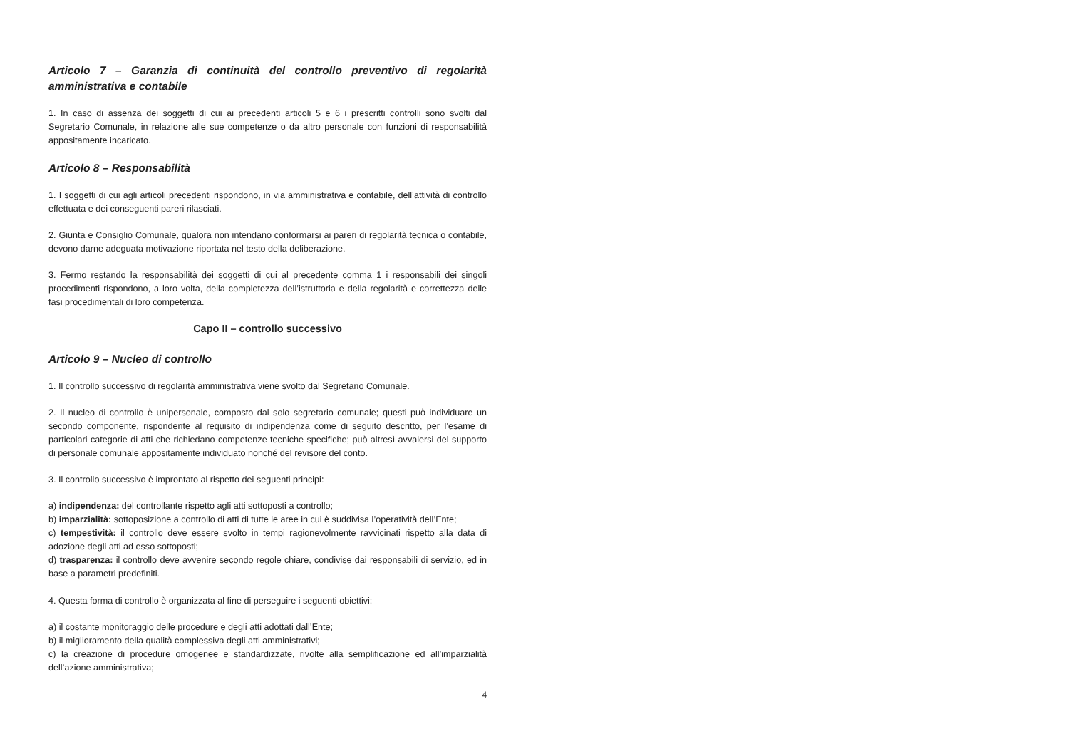Articolo 7 – Garanzia di continuità del controllo preventivo di regolarità amministrativa e contabile
1. In caso di assenza dei soggetti di cui ai precedenti articoli 5 e 6 i prescritti controlli sono svolti dal Segretario Comunale, in relazione alle sue competenze o da altro personale con funzioni di responsabilità appositamente incaricato.
Articolo 8 – Responsabilità
1. I soggetti di cui agli articoli precedenti rispondono, in via amministrativa e contabile, dell’attività di controllo effettuata e dei conseguenti pareri rilasciati.
2. Giunta e Consiglio Comunale, qualora non intendano conformarsi ai pareri di regolarità tecnica o contabile, devono darne adeguata motivazione riportata nel testo della deliberazione.
3. Fermo restando la responsabilità dei soggetti di cui al precedente comma 1 i responsabili dei singoli procedimenti rispondono, a loro volta, della completezza dell’istruttoria e della regolarità e correttezza delle fasi procedimentali di loro competenza.
Capo II – controllo successivo
Articolo 9 – Nucleo di controllo
1. Il controllo successivo di regolarità amministrativa viene svolto dal Segretario Comunale.
2. Il nucleo di controllo è unipersonale, composto dal solo segretario comunale; questi può individuare un secondo componente, rispondente al requisito di indipendenza come di seguito descritto, per l’esame di particolari categorie di atti che richiedano competenze tecniche specifiche; può altresì avvalersi del supporto di personale comunale appositamente individuato nonché del revisore del conto.
3. Il controllo successivo è improntato al rispetto dei seguenti principi:
a) indipendenza: del controllante rispetto agli atti sottoposti a controllo;
b) imparzialità: sottoposizione a controllo di atti di tutte le aree in cui è suddivisa l’operatività dell’Ente;
c) tempestività: il controllo deve essere svolto in tempi ragionevolmente ravvicinati rispetto alla data di adozione degli atti ad esso sottoposti;
d) trasparenza: il controllo deve avvenire secondo regole chiare, condivise dai responsabili di servizio, ed in base a parametri predefiniti.
4. Questa forma di controllo è organizzata al fine di perseguire i seguenti obiettivi:
a) il costante monitoraggio delle procedure e degli atti adottati dall’Ente;
b) il miglioramento della qualità complessiva degli atti amministrativi;
c) la creazione di procedure omogenee e standardizzate, rivolte alla semplificazione ed all’imparzialità dell’azione amministrativa;
4